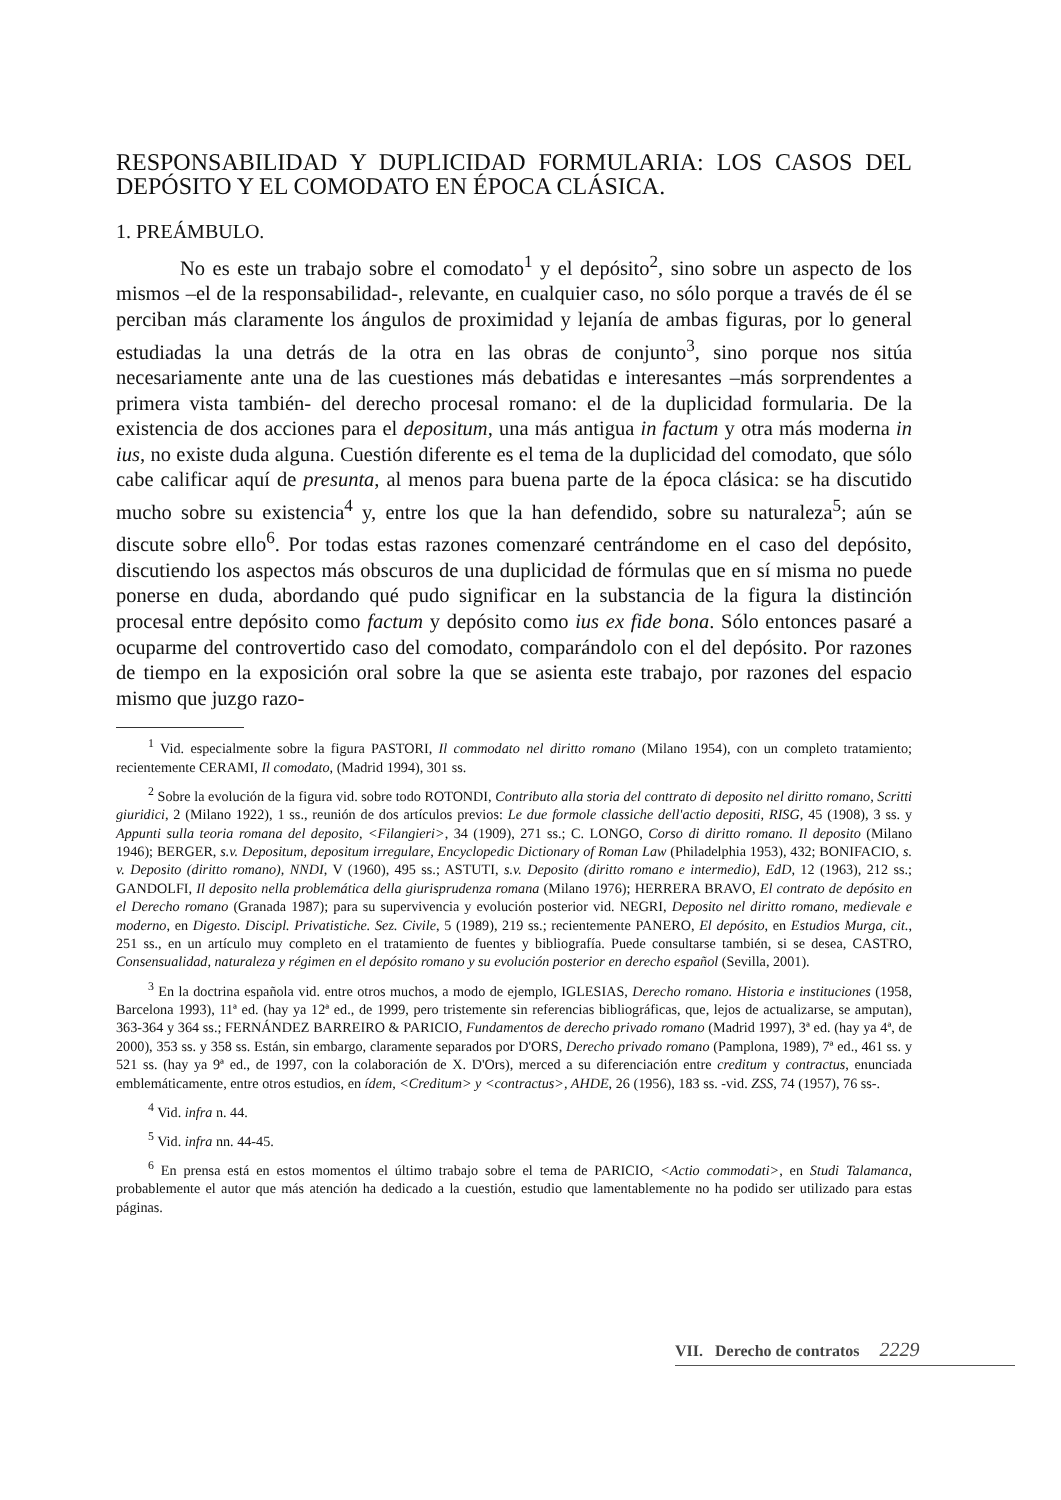RESPONSABILIDAD Y DUPLICIDAD FORMULARIA: LOS CASOS DEL DEPÓSITO Y EL COMODATO EN ÉPOCA CLÁSICA.
1. PREÁMBULO.
No es este un trabajo sobre el comodato<sup>1</sup> y el depósito<sup>2</sup>, sino sobre un aspecto de los mismos –el de la responsabilidad-, relevante, en cualquier caso, no sólo porque a través de él se perciban más claramente los ángulos de proximidad y lejanía de ambas figuras, por lo general estudiadas la una detrás de la otra en las obras de conjunto<sup>3</sup>, sino porque nos sitúa necesariamente ante una de las cuestiones más debatidas e interesantes –más sorprendentes a primera vista también- del derecho procesal romano: el de la duplicidad formularia. De la existencia de dos acciones para el depositum, una más antigua in factum y otra más moderna in ius, no existe duda alguna. Cuestión diferente es el tema de la duplicidad del comodato, que sólo cabe calificar aquí de presunta, al menos para buena parte de la época clásica: se ha discutido mucho sobre su existencia<sup>4</sup> y, entre los que la han defendido, sobre su naturaleza<sup>5</sup>; aún se discute sobre ello<sup>6</sup>. Por todas estas razones comenzaré centrándome en el caso del depósito, discutiendo los aspectos más obscuros de una duplicidad de fórmulas que en sí misma no puede ponerse en duda, abordando qué pudo significar en la substancia de la figura la distinción procesal entre depósito como factum y depósito como ius ex fide bona. Sólo entonces pasaré a ocuparme del controvertido caso del comodato, comparándolo con el del depósito. Por razones de tiempo en la exposición oral sobre la que se asienta este trabajo, por razones del espacio mismo que juzgo razo-
<sup>1</sup> Vid. especialmente sobre la figura PASTORI, Il commodato nel diritto romano (Milano 1954), con un completo tratamiento; recientemente CERAMI, Il comodato, (Madrid 1994), 301 ss.
<sup>2</sup> Sobre la evolución de la figura vid. sobre todo ROTONDI, Contributo alla storia del conttrato di deposito nel diritto romano, Scritti giuridici, 2 (Milano 1922), 1 ss., reunión de dos artículos previos: Le due formole classiche dell'actio depositi, RISG, 45 (1908), 3 ss. y Appunti sulla teoria romana del deposito, <Filangieri>, 34 (1909), 271 ss.; C. LONGO, Corso di diritto romano. Il deposito (Milano 1946); BERGER, s.v. Depositum, depositum irregulare, Encyclopedic Dictionary of Roman Law (Philadelphia 1953), 432; BONIFACIO, s. v. Deposito (diritto romano), NNDI, V (1960), 495 ss.; ASTUTI, s.v. Deposito (diritto romano e intermedio), EdD, 12 (1963), 212 ss.; GANDOLFI, Il deposito nella problemática della giurisprudenza romana (Milano 1976); HERRERA BRAVO, El contrato de depósito en el Derecho romano (Granada 1987); para su supervivencia y evolución posterior vid. NEGRI, Deposito nel diritto romano, medievale e moderno, en Digesto. Discipl. Privatistiche. Sez. Civile, 5 (1989), 219 ss.; recientemente PANERO, El depósito, en Estudios Murga, cit., 251 ss., en un artículo muy completo en el tratamiento de fuentes y bibliografía. Puede consultarse también, si se desea, CASTRO, Consensualidad, naturaleza y régimen en el depósito romano y su evolución posterior en derecho español (Sevilla, 2001).
<sup>3</sup> En la doctrina española vid. entre otros muchos, a modo de ejemplo, IGLESIAS, Derecho romano. Historia e instituciones (1958, Barcelona 1993), 11ª ed. (hay ya 12ª ed., de 1999, pero tristemente sin referencias bibliográficas, que, lejos de actualizarse, se amputan), 363-364 y 364 ss.; FERNÁNDEZ BARREIRO & PARICIO, Fundamentos de derecho privado romano (Madrid 1997), 3ª ed. (hay ya 4ª, de 2000), 353 ss. y 358 ss. Están, sin embargo, claramente separados por D'ORS, Derecho privado romano (Pamplona, 1989), 7ª ed., 461 ss. y 521 ss. (hay ya 9ª ed., de 1997, con la colaboración de X. D'Ors), merced a su diferenciación entre creditum y contractus, enunciada emblemáticamente, entre otros estudios, en ídem, <Creditum> y <contractus>, AHDE, 26 (1956), 183 ss. -vid. ZSS, 74 (1957), 76 ss-.
<sup>4</sup> Vid. infra n. 44.
<sup>5</sup> Vid. infra nn. 44-45.
<sup>6</sup> En prensa está en estos momentos el último trabajo sobre el tema de PARICIO, <Actio commodati>, en Studi Talamanca, probablemente el autor que más atención ha dedicado a la cuestión, estudio que lamentablemente no ha podido ser utilizado para estas páginas.
VII. Derecho de contratos 2229